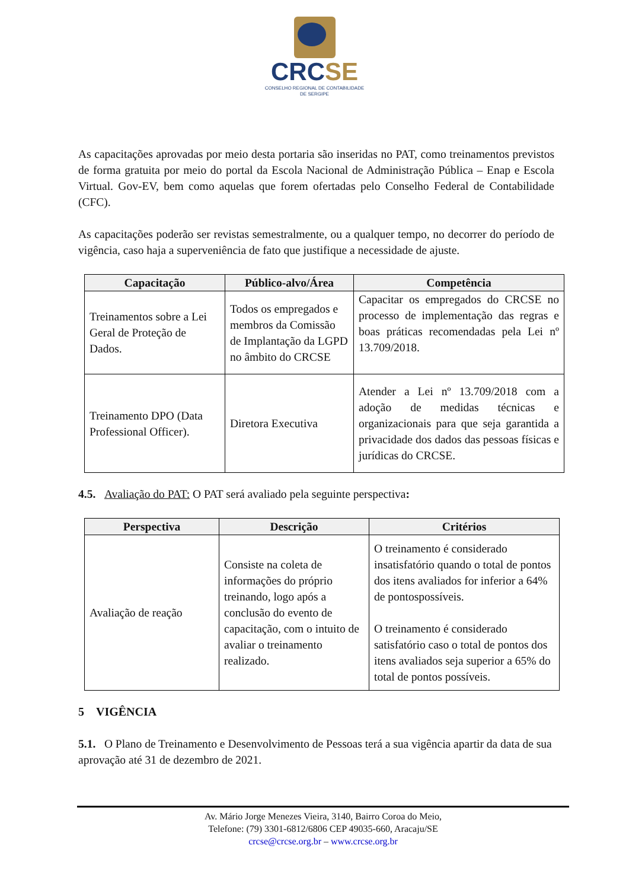CRCSE
CONSELHO REGIONAL DE CONTABILIDADE
DE SERGIPE
As capacitações aprovadas por meio desta portaria são inseridas no PAT, como treinamentos previstos de forma gratuita por meio do portal da Escola Nacional de Administração Pública – Enap e Escola Virtual. Gov-EV, bem como aquelas que forem ofertadas pelo Conselho Federal de Contabilidade (CFC).
As capacitações poderão ser revistas semestralmente, ou a qualquer tempo, no decorrer do período de vigência, caso haja a superveniência de fato que justifique a necessidade de ajuste.
| Capacitação | Público-alvo/Área | Competência |
| --- | --- | --- |
| Treinamentos sobre a Lei Geral de Proteção de Dados. | Todos os empregados e membros da Comissão de Implantação da LGPD no âmbito do CRCSE | Capacitar os empregados do CRCSE no processo de implementação das regras e boas práticas recomendadas pela Lei nº 13.709/2018. |
| Treinamento DPO (Data Professional Officer). | Diretora Executiva | Atender a Lei nº 13.709/2018 com a adoção de medidas técnicas e organizacionais para que seja garantida a privacidade dos dados das pessoas físicas e jurídicas do CRCSE. |
4.5. Avaliação do PAT: O PAT será avaliado pela seguinte perspectiva:
| Perspectiva | Descrição | Critérios |
| --- | --- | --- |
| Avaliação de reação | Consiste na coleta de informações do próprio treinando, logo após a conclusão do evento de capacitação, com o intuito de avaliar o treinamento realizado. | O treinamento é considerado insatisfatório quando o total de pontos dos itens avaliados for inferior a 64% de pontospossíveis. O treinamento é considerado satisfatório caso o total de pontos dos itens avaliados seja superior a 65% do total de pontos possíveis. |
5 VIGÊNCIA
5.1. O Plano de Treinamento e Desenvolvimento de Pessoas terá a sua vigência apartir da data de sua aprovação até 31 de dezembro de 2021.
Av. Mário Jorge Menezes Vieira, 3140, Bairro Coroa do Meio,
Telefone: (79) 3301-6812/6806 CEP 49035-660, Aracaju/SE
crcse@crcse.org.br – www.crcse.org.br